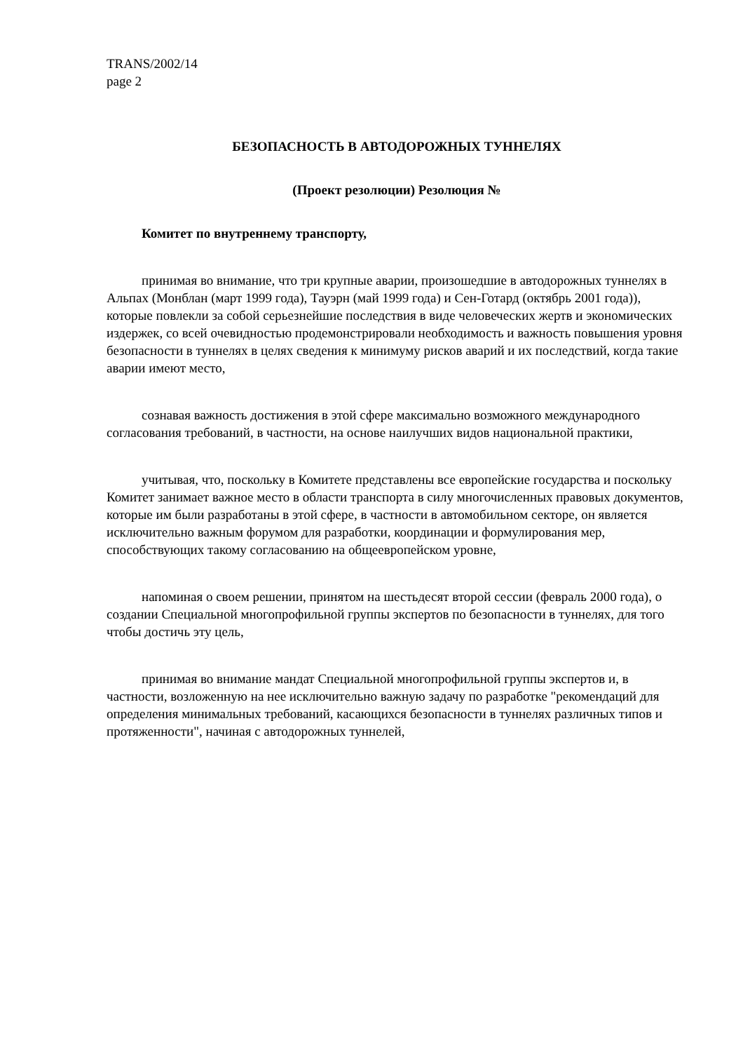TRANS/2002/14
page 2
БЕЗОПАСНОСТЬ В АВТОДОРОЖНЫХ ТУННЕЛЯХ
(Проект резолюции) Резолюция №
Комитет по внутреннему транспорту,
принимая во внимание, что три крупные аварии, произошедшие в автодорожных туннелях в Альпах (Монблан (март 1999 года), Тауэрн (май 1999 года) и Сен-Готард (октябрь 2001 года)), которые повлекли за собой серьезнейшие последствия в виде человеческих жертв и экономических издержек, со всей очевидностью продемонстрировали необходимость и важность повышения уровня безопасности в туннелях в целях сведения к минимуму рисков аварий и их последствий, когда такие аварии имеют место,
сознавая важность достижения в этой сфере максимально возможного международного согласования требований, в частности, на основе наилучших видов национальной практики,
учитывая, что, поскольку в Комитете представлены все европейские государства и поскольку Комитет занимает важное место в области транспорта в силу многочисленных правовых документов, которые им были разработаны в этой сфере, в частности в автомобильном секторе, он является исключительно важным форумом для разработки, координации и формулирования мер, способствующих такому согласованию на общеевропейском уровне,
напоминая о своем решении, принятом на шестьдесят второй сессии (февраль 2000 года), о создании Специальной многопрофильной группы экспертов по безопасности в туннелях, для того чтобы достичь эту цель,
принимая во внимание мандат Специальной многопрофильной группы экспертов и, в частности, возложенную на нее исключительно важную задачу по разработке "рекомендаций для определения минимальных требований, касающихся безопасности в туннелях различных типов и протяженности", начиная с автодорожных туннелей,